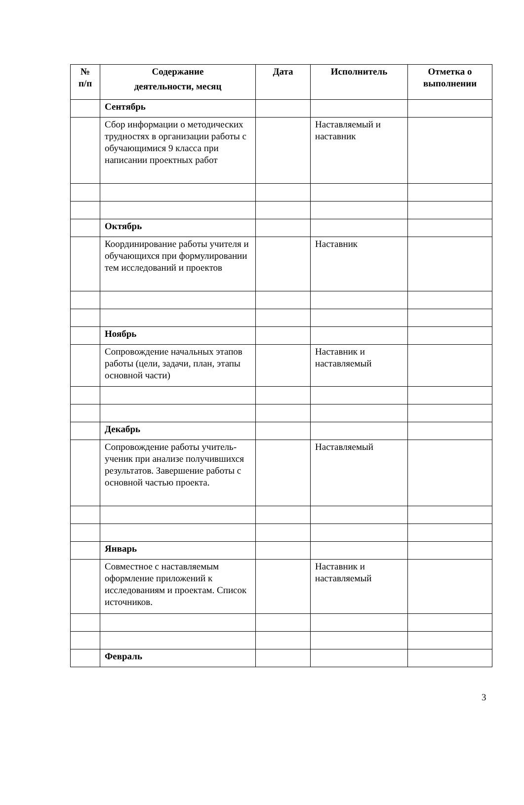| № п/п | Содержание деятельности, месяц | Дата | Исполнитель | Отметка о выполнении |
| --- | --- | --- | --- | --- |
| | Сентябрь | | | |
| | Сбор информации о методических трудностях в организации работы с обучающимися 9 класса при написании проектных работ | | Наставляемый и наставник | |
| | Октябрь | | | |
| | Координирование работы учителя и обучающихся при формулировании тем исследований и проектов | | Наставник | |
| | Ноябрь | | | |
| | Сопровождение начальных этапов работы (цели, задачи, план, этапы основной части) | | Наставник и наставляемый | |
| | Декабрь | | | |
| | Сопровождение работы учитель-ученик при анализе получившихся результатов. Завершение работы с основной частью проекта. | | Наставляемый | |
| | Январь | | | |
| | Совместное с наставляемым оформление приложений к исследованиям и проектам. Список источников. | | Наставник и наставляемый | |
| | Февраль | | | |
3